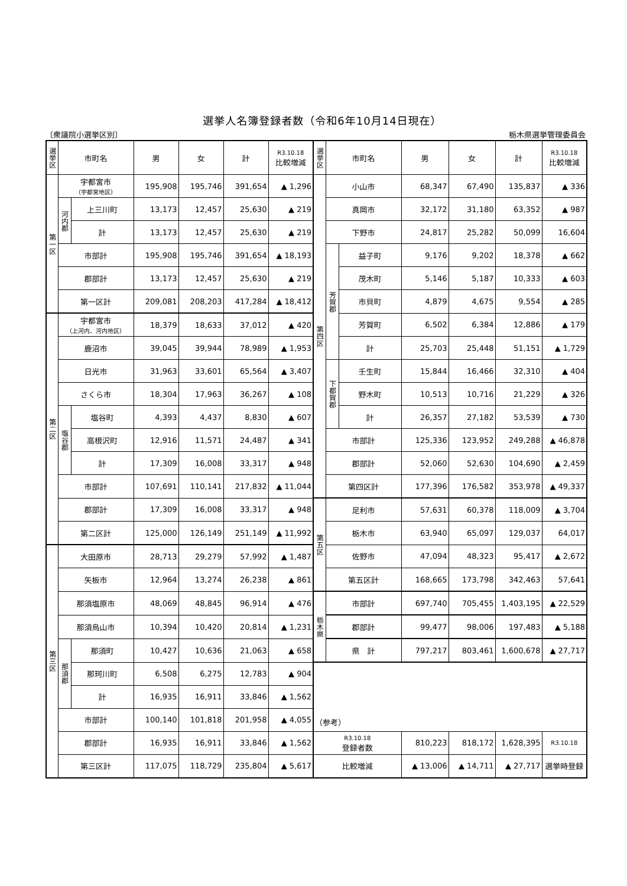選挙人名簿登録者数（令和6年10月14日現在）
〔衆議院小選挙区別〕 栃木県選挙管理委員会
| 選挙区 | 市町名 | | 男 | 女 | 計 | R3.10.18 比較増減 | 選挙区 | 市町名 | | 男 | 女 | 計 | R3.10.18 比較増減 |
| --- | --- | --- | --- | --- | --- | --- | --- | --- | --- | --- | --- | --- | --- |
| 第一区 | 宇都宮市 （宇都宮地区） | | 195,908 | 195,746 | 391,654 | ▲ 1,296 | 第四区 | 小山市 | | 68,347 | 67,490 | 135,837 | ▲ 336 |
| | 河内郡 | 上三川町 | 13,173 | 12,457 | 25,630 | ▲ 219 | | 真岡市 | | 32,172 | 31,180 | 63,352 | ▲ 987 |
| | | 計 | 13,173 | 12,457 | 25,630 | ▲ 219 | | 下野市 | | 24,817 | 25,282 | 50,099 | 16,604 |
| | 市部計 | | 195,908 | 195,746 | 391,654 | ▲ 18,193 | | 芳賀郡 | 益子町 | 9,176 | 9,202 | 18,378 | ▲ 662 |
| | 郡部計 | | 13,173 | 12,457 | 25,630 | ▲ 219 | | | 茂木町 | 5,146 | 5,187 | 10,333 | ▲ 603 |
| | 第一区計 | | 209,081 | 208,203 | 417,284 | ▲ 18,412 | | | 市貝町 | 4,879 | 4,675 | 9,554 | ▲ 285 |
| 第二区 | 宇都宮市 （上河内、河内地区） | | 18,379 | 18,633 | 37,012 | ▲ 420 | | | 芳賀町 | 6,502 | 6,384 | 12,886 | ▲ 179 |
| | 鹿沼市 | | 39,045 | 39,944 | 78,989 | ▲ 1,953 | | | 計 | 25,703 | 25,448 | 51,151 | ▲ 1,729 |
| | 日光市 | | 31,963 | 33,601 | 65,564 | ▲ 3,407 | | 下都賀郡 | 壬生町 | 15,844 | 16,466 | 32,310 | ▲ 404 |
| | さくら市 | | 18,304 | 17,963 | 36,267 | ▲ 108 | | | 野木町 | 10,513 | 10,716 | 21,229 | ▲ 326 |
| | 塩谷郡 | 塩谷町 | 4,393 | 4,437 | 8,830 | ▲ 607 | | | 計 | 26,357 | 27,182 | 53,539 | ▲ 730 |
| | | 高根沢町 | 12,916 | 11,571 | 24,487 | ▲ 341 | | 市部計 | | 125,336 | 123,952 | 249,288 | ▲ 46,878 |
| | | 計 | 17,309 | 16,008 | 33,317 | ▲ 948 | | 郡部計 | | 52,060 | 52,630 | 104,690 | ▲ 2,459 |
| | 市部計 | | 107,691 | 110,141 | 217,832 | ▲ 11,044 | | 第四区計 | | 177,396 | 176,582 | 353,978 | ▲ 49,337 |
| | 郡部計 | | 17,309 | 16,008 | 33,317 | ▲ 948 | 第五区 | 足利市 | | 57,631 | 60,378 | 118,009 | ▲ 3,704 |
| | 第二区計 | | 125,000 | 126,149 | 251,149 | ▲ 11,992 | | 栃木市 | | 63,940 | 65,097 | 129,037 | 64,017 |
| 第三区 | 大田原市 | | 28,713 | 29,279 | 57,992 | ▲ 1,487 | | 佐野市 | | 47,094 | 48,323 | 95,417 | ▲ 2,672 |
| | 矢板市 | | 12,964 | 13,274 | 26,238 | ▲ 861 | | 第五区計 | | 168,665 | 173,798 | 342,463 | 57,641 |
| | 那須塩原市 | | 48,069 | 48,845 | 96,914 | ▲ 476 | 栃木県 | 市部計 | | 697,740 | 705,455 | 1,403,195 | ▲ 22,529 |
| | 那須烏山市 | | 10,394 | 10,420 | 20,814 | ▲ 1,231 | | 郡部計 | | 99,477 | 98,006 | 197,483 | ▲ 5,188 |
| | 那須郡 | 那須町 | 10,427 | 10,636 | 21,063 | ▲ 658 | | 県 計 | | 797,217 | 803,461 | 1,600,678 | ▲ 27,717 |
| | | 那珂川町 | 6,508 | 6,275 | 12,783 | ▲ 904 | （参考） | | | | | | |
| | | 計 | 16,935 | 16,911 | 33,846 | ▲ 1,562 | | | | | | | |
| | 市部計 | | 100,140 | 101,818 | 201,958 | ▲ 4,055 | | | | | | | |
| | 郡部計 | | 16,935 | 16,911 | 33,846 | ▲ 1,562 | R3.10.18 登録者数 | | | 810,223 | 818,172 | 1,628,395 | R3.10.18 |
| | 第三区計 | | 117,075 | 118,729 | 235,804 | ▲ 5,617 | 比較増減 | | | ▲ 13,006 | ▲ 14,711 | ▲ 27,717 | 選挙時登録 |